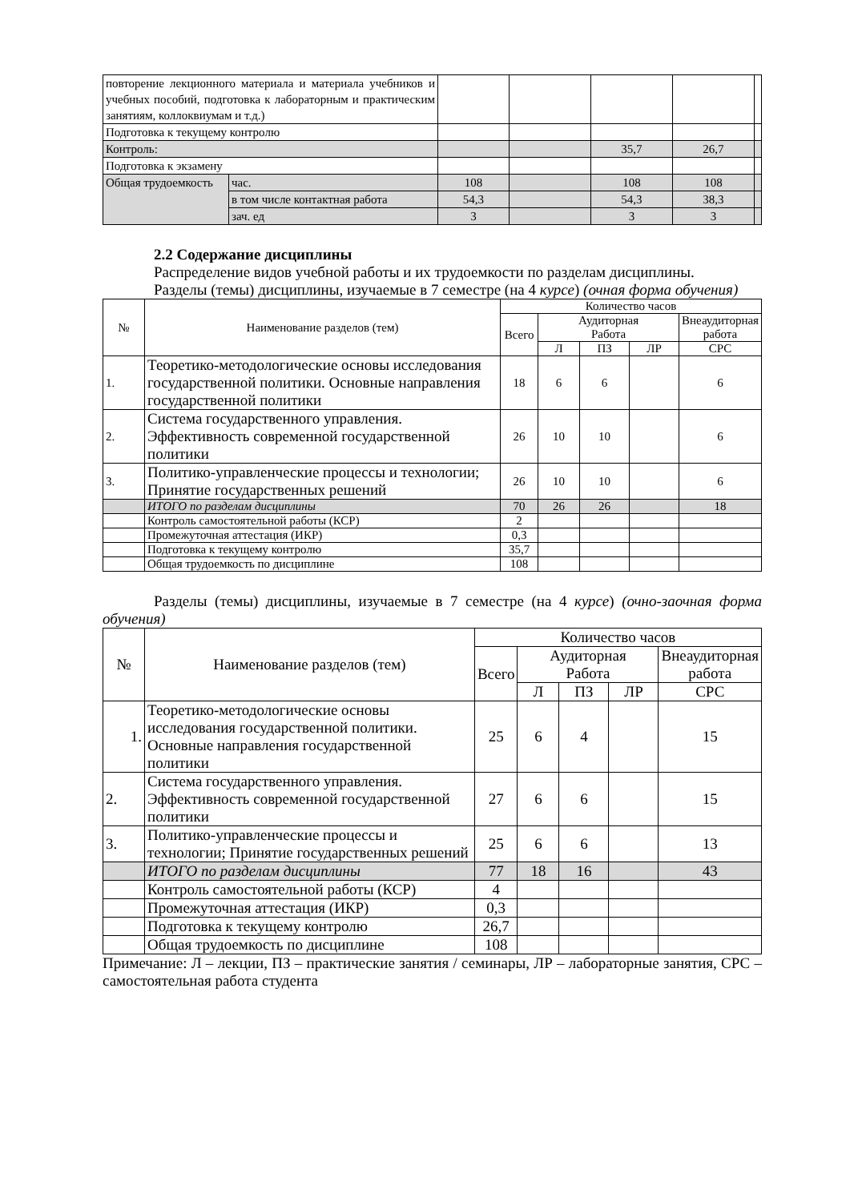| повторение лекционного материала и материала учебников и учебных пособий, подготовка к лабораторным и практическим занятиям, коллоквиумам и т.д.) | | | | | | |
| Подготовка к текущему контролю | | | | | | |
| Контроль: | | | | 35,7 | 26,7 | |
| Подготовка к экзамену | | | | | | |
| Общая трудоемкость | час. | 108 | | 108 | 108 | |
| | в том числе контактная работа | 54,3 | | 54,3 | 38,3 | |
| | зач. ед | 3 | | 3 | 3 | |
2.2 Содержание дисциплины
Распределение видов учебной работы и их трудоемкости по разделам дисциплины.
Разделы (темы) дисциплины, изучаемые в 7 семестре (на 4 курсе) (очная форма обучения)
| № | Наименование разделов (тем) | Количество часов | | | | |
| --- | --- | --- | --- | --- | --- | --- |
| | | Всего | Аудиторная Работа | | | Внеаудиторная работа |
| | | | Л | ПЗ | ЛР | СРС |
| 1. | Теоретико-методологические основы исследования государственной политики. Основные направления государственной политики | 18 | 6 | 6 | | 6 |
| 2. | Система государственного управления. Эффективность современной государственной политики | 26 | 10 | 10 | | 6 |
| 3. | Политико-управленческие процессы и технологии; Принятие государственных решений | 26 | 10 | 10 | | 6 |
| | ИТОГО по разделам дисциплины | 70 | 26 | 26 | | 18 |
| | Контроль самостоятельной работы (КСР) | 2 | | | | |
| | Промежуточная аттестация (ИКР) | 0,3 | | | | |
| | Подготовка к текущему контролю | 35,7 | | | | |
| | Общая трудоемкость по дисциплине | 108 | | | | |
Разделы (темы) дисциплины, изучаемые в 7 семестре (на 4 курсе) (очно-заочная форма обучения)
| № | Наименование разделов (тем) | Количество часов | | | | |
| --- | --- | --- | --- | --- | --- | --- |
| | | Всего | Аудиторная Работа | | | Внеаудиторная работа |
| | | | Л | ПЗ | ЛР | СРС |
| 1. | Теоретико-методологические основы исследования государственной политики. Основные направления государственной политики | 25 | 6 | 4 | | 15 |
| 2. | Система государственного управления. Эффективность современной государственной политики | 27 | 6 | 6 | | 15 |
| 3. | Политико-управленческие процессы и технологии; Принятие государственных решений | 25 | 6 | 6 | | 13 |
| | ИТОГО по разделам дисциплины | 77 | 18 | 16 | | 43 |
| | Контроль самостоятельной работы (КСР) | 4 | | | | |
| | Промежуточная аттестация (ИКР) | 0,3 | | | | |
| | Подготовка к текущему контролю | 26,7 | | | | |
| | Общая трудоемкость по дисциплине | 108 | | | | |
Примечание: Л – лекции, ПЗ – практические занятия / семинары, ЛР – лабораторные занятия, СРС – самостоятельная работа студента